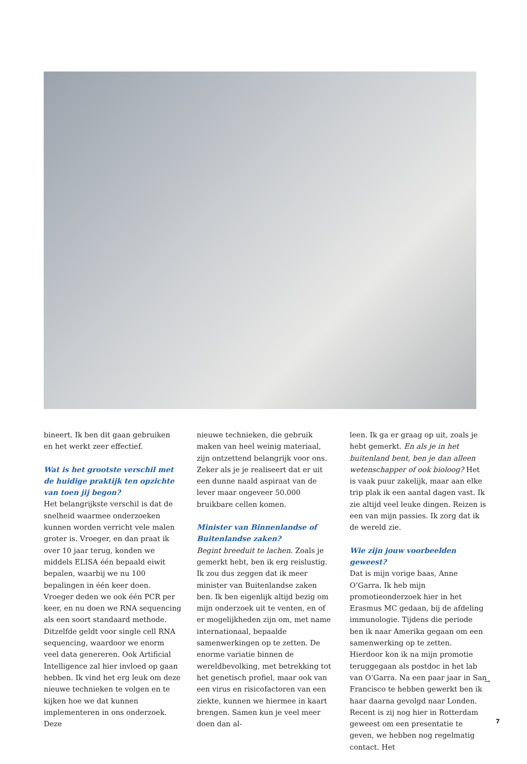bineert. Ik ben dit gaan gebruiken en het werkt zeer effectief.
Wat is het grootste verschil met de huidige praktijk ten opzichte van toen jij begon?
Het belangrijkste verschil is dat de snelheid waarmee onderzoeken kunnen worden verricht vele malen groter is. Vroeger, en dan praat ik over 10 jaar terug, konden we middels ELISA één bepaald eiwit bepalen, waarbij we nu 100 bepalingen in één keer doen. Vroeger deden we ook één PCR per keer, en nu doen we RNA sequencing als een soort standaard methode. Ditzelfde geldt voor single cell RNA sequencing, waardoor we enorm veel data genereren. Ook Artificial Intelligence zal hier invloed op gaan hebben. Ik vind het erg leuk om deze nieuwe technieken te volgen en te kijken hoe we dat kunnen implementeren in ons onderzoek. Deze
nieuwe technieken, die gebruik maken van heel weinig materiaal, zijn ontzettend belangrijk voor ons. Zeker als je je realiseert dat er uit een dunne naald aspiraat van de lever maar ongeveer 50.000 bruikbare cellen komen.
Minister van Binnenlandse of Buitenlandse zaken?
Begint breeduit te lachen. Zoals je gemerkt hebt, ben ik erg reislustig. Ik zou dus zeggen dat ik meer minister van Buitenlandse zaken ben. Ik ben eigenlijk altijd bezig om mijn onderzoek uit te venten, en of er mogelijkheden zijn om, met name internationaal, bepaalde samenwerkingen op te zetten. De enorme variatie binnen de wereldbevolking, met betrekking tot het genetisch profiel, maar ook van een virus en risicofactoren van een ziekte, kunnen we hiermee in kaart brengen. Samen kun je veel meer doen dan al-
leen. Ik ga er graag op uit, zoals je hebt gemerkt. En als je in het buitenland bent, ben je dan alleen wetenschapper of ook bioloog? Het is vaak puur zakelijk, maar aan elke trip plak ik een aantal dagen vast. Ik zie altijd veel leuke dingen. Reizen is een van mijn passies. Ik zorg dat ik de wereld zie.
Wie zijn jouw voorbeelden geweest?
Dat is mijn vorige baas, Anne O’Garra. Ik heb mijn promotieonderzoek hier in het Erasmus MC gedaan, bij de afdeling immunologie. Tijdens die periode ben ik naar Amerika gegaan om een samenwerking op te zetten. Hierdoor kon ik na mijn promotie teruggegaan als postdoc in het lab van O’Garra. Na een paar jaar in San Francisco te hebben gewerkt ben ik haar daarna gevolgd naar Londen. Recent is zij nog hier in Rotterdam geweest om een presentatie te geven, we hebben nog regelmatig contact. Het
→
7